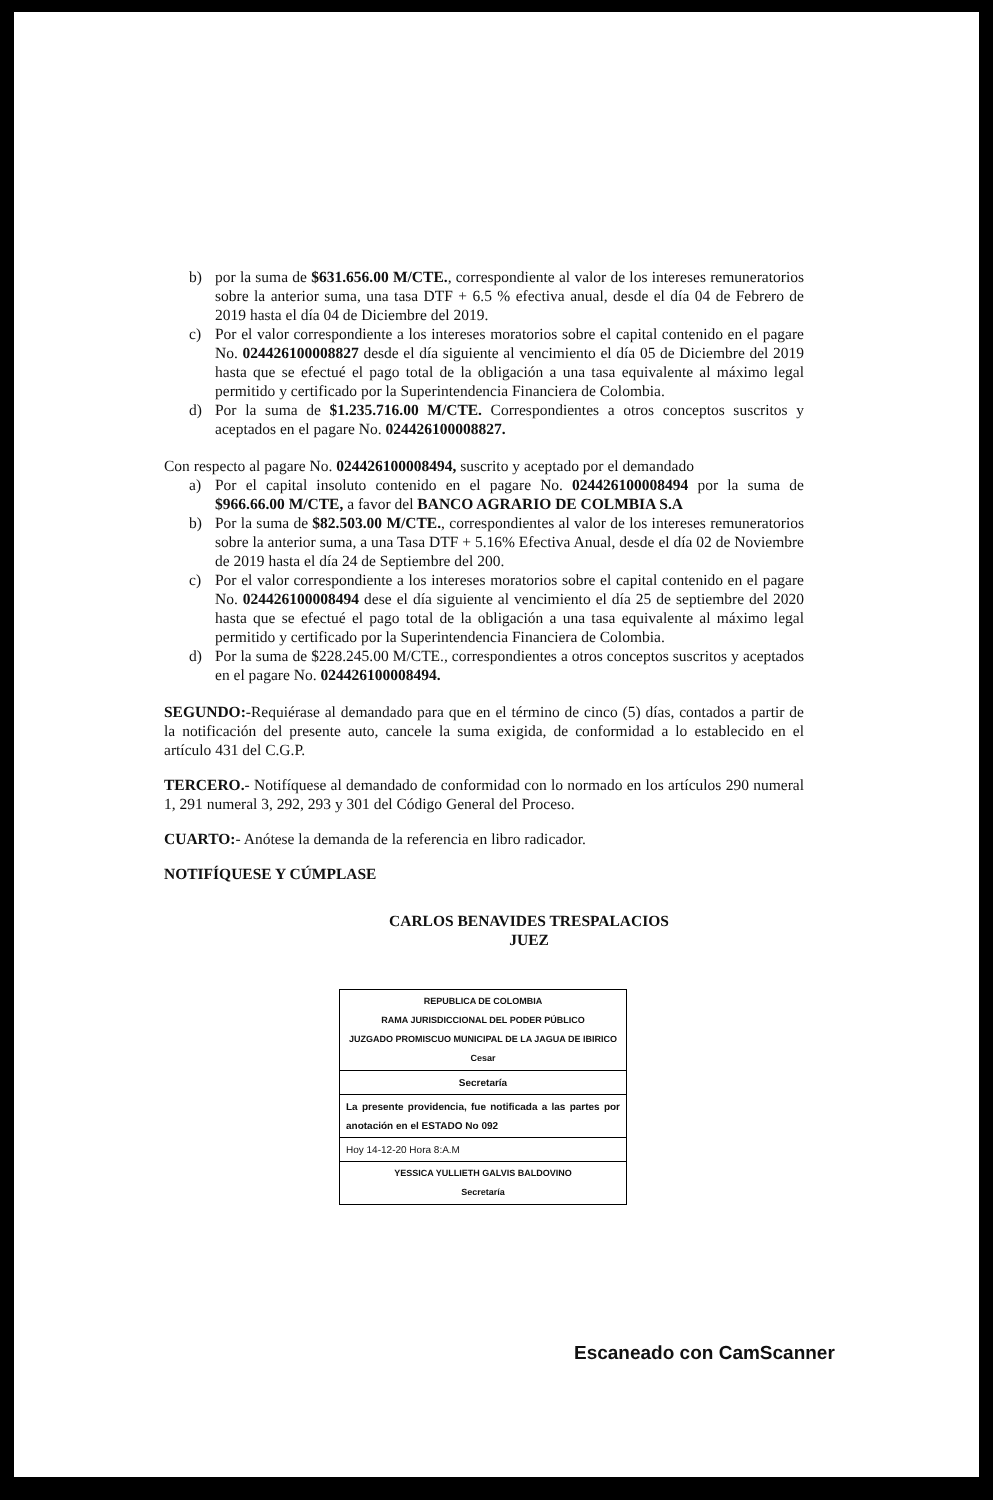b) por la suma de $631.656.00 M/CTE., correspondiente al valor de los intereses remuneratorios sobre la anterior suma, una tasa DTF + 6.5 % efectiva anual, desde el día 04 de Febrero de 2019 hasta el día 04 de Diciembre del 2019.
c) Por el valor correspondiente a los intereses moratorios sobre el capital contenido en el pagare No. 024426100008827 desde el día siguiente al vencimiento el día 05 de Diciembre del 2019 hasta que se efectué el pago total de la obligación a una tasa equivalente al máximo legal permitido y certificado por la Superintendencia Financiera de Colombia.
d) Por la suma de $1.235.716.00 M/CTE. Correspondientes a otros conceptos suscritos y aceptados en el pagare No. 024426100008827.
Con respecto al pagare No. 024426100008494, suscrito y aceptado por el demandado
a) Por el capital insoluto contenido en el pagare No. 024426100008494 por la suma de $966.66.00 M/CTE, a favor del BANCO AGRARIO DE COLMBIA S.A
b) Por la suma de $82.503.00 M/CTE., correspondientes al valor de los intereses remuneratorios sobre la anterior suma, a una Tasa DTF + 5.16% Efectiva Anual, desde el día 02 de Noviembre de 2019 hasta el día 24 de Septiembre del 200.
c) Por el valor correspondiente a los intereses moratorios sobre el capital contenido en el pagare No. 024426100008494 dese el día siguiente al vencimiento el día 25 de septiembre del 2020 hasta que se efectué el pago total de la obligación a una tasa equivalente al máximo legal permitido y certificado por la Superintendencia Financiera de Colombia.
d) Por la suma de $228.245.00 M/CTE., correspondientes a otros conceptos suscritos y aceptados en el pagare No. 024426100008494.
SEGUNDO:-Requiérase al demandado para que en el término de cinco (5) días, contados a partir de la notificación del presente auto, cancele la suma exigida, de conformidad a lo establecido en el artículo 431 del C.G.P.
TERCERO.- Notifíquese al demandado de conformidad con lo normado en los artículos 290 numeral 1, 291 numeral 3, 292, 293 y 301 del Código General del Proceso.
CUARTO:- Anótese la demanda de la referencia en libro radicador.
NOTIFÍQUESE Y CÚMPLASE
CARLOS BENAVIDES TRESPALACIOS
JUEZ
REPUBLICA DE COLOMBIA
RAMA JURISDICCIONAL DEL PODER PÚBLICO
JUZGADO PROMISCUO MUNICIPAL DE LA JAGUA DE IBIRICO
Cesar
Secretaría
La presente providencia, fue notificada a las partes por anotación en el ESTADO No 092
Hoy 14-12-20 Hora 8:A.M
YESSICA YULLIETH GALVIS BALDOVINO
Secretaría
Escaneado con CamScanner